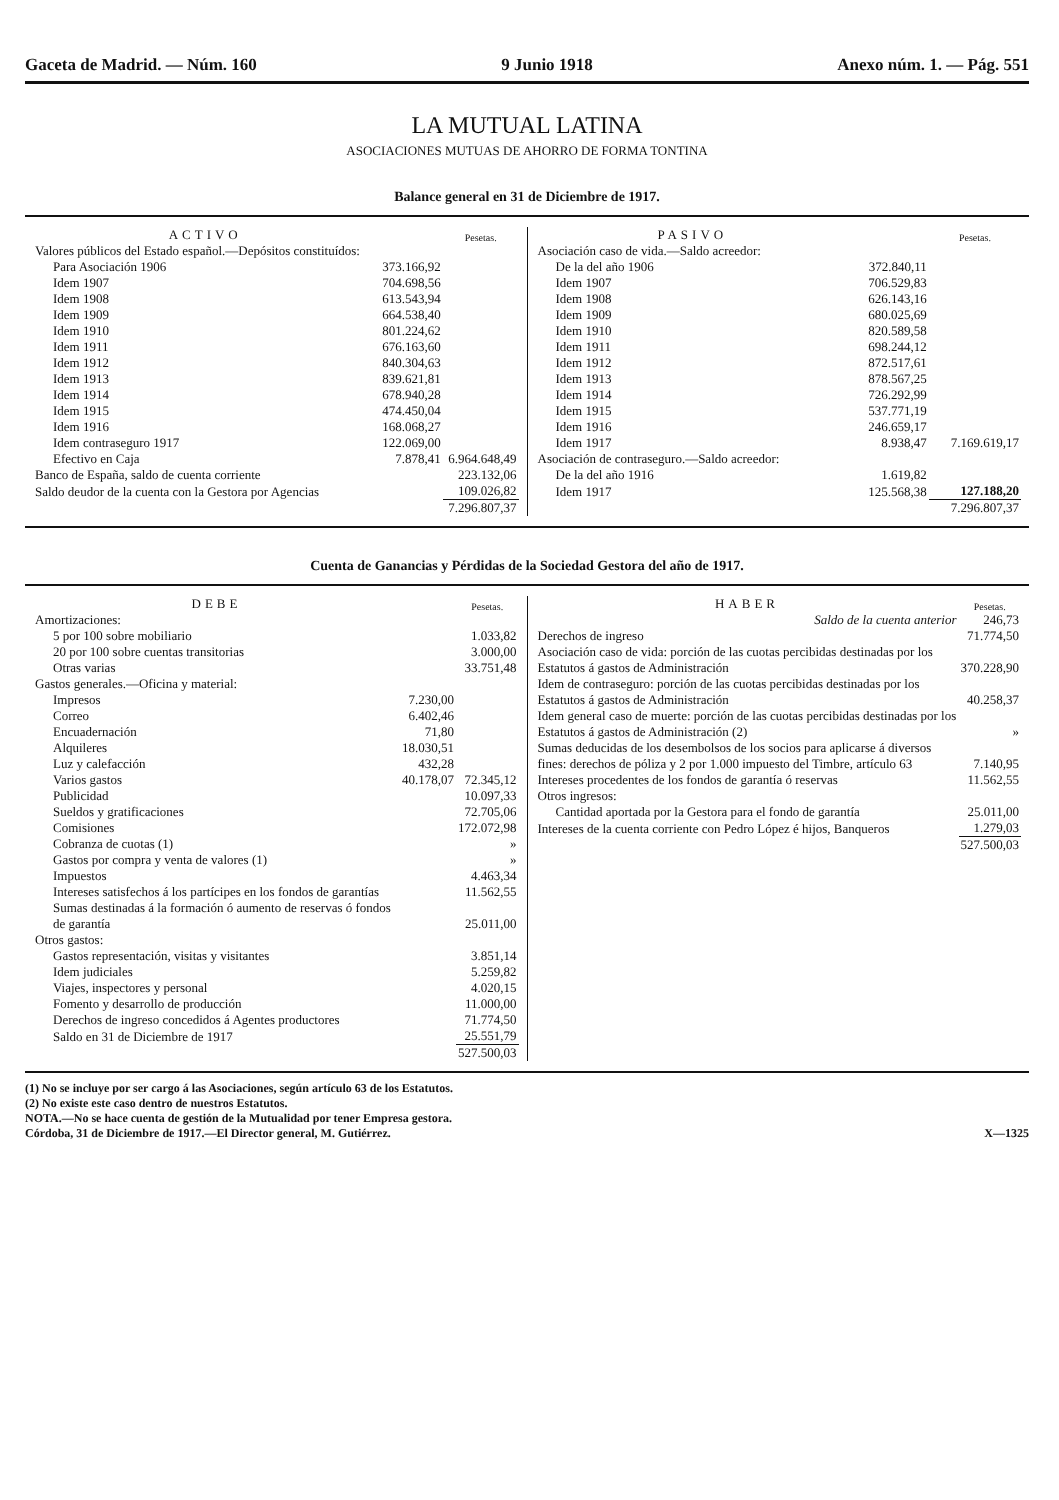Gaceta de Madrid. — Núm. 160 9 Junio 1918 Anexo núm. 1. — Pág. 551
LA MUTUAL LATINA
ASOCIACIONES MUTUAS DE AHORRO DE FORMA TONTINA
Balance general en 31 de Diciembre de 1917.
| ACTIVO | | Pesetas. |
| --- | --- | --- |
| Valores públicos del Estado español.—Depósitos constituídos: | | |
| Para Asociación 1906 | 373.166,92 | |
| Idem 1907 | 704.698,56 | |
| Idem 1908 | 613.543,94 | |
| Idem 1909 | 664.538,40 | |
| Idem 1910 | 801.224,62 | |
| Idem 1911 | 676.163,60 | |
| Idem 1912 | 840.304,63 | |
| Idem 1913 | 839.621,81 | |
| Idem 1914 | 678.940,28 | |
| Idem 1915 | 474.450,04 | |
| Idem 1916 | 168.068,27 | |
| Idem contraseguro 1917 | 122.069,00 | |
| Efectivo en Caja | 7.878,41 | 6.964.648,49 |
| Banco de España, saldo de cuenta corriente | | 223.132,06 |
| Saldo deudor de la cuenta con la Gestora por Agencias | | 109.026,82 |
| | | 7.296.807,37 |
| PASIVO | | Pesetas. |
| --- | --- | --- |
| Asociación caso de vida.—Saldo acreedor: | | |
| De la del año 1906 | 372.840,11 | |
| Idem 1907 | 706.529,83 | |
| Idem 1908 | 626.143,16 | |
| Idem 1909 | 680.025,69 | |
| Idem 1910 | 820.589,58 | |
| Idem 1911 | 698.244,12 | |
| Idem 1912 | 872.517,61 | |
| Idem 1913 | 878.567,25 | |
| Idem 1914 | 726.292,99 | |
| Idem 1915 | 537.771,19 | |
| Idem 1916 | 246.659,17 | |
| Idem 1917 | 8.938,47 | 7.169.619,17 |
| Asociación de contraseguro.—Saldo acreedor: | | |
| De la del año 1916 | 1.619,82 | |
| Idem 1917 | 125.568,38 | 127.188,20 |
| | | 7.296.807,37 |
Cuenta de Ganancias y Pérdidas de la Sociedad Gestora del año de 1917.
| DEBE | | Pesetas. |
| --- | --- | --- |
| Amortizaciones: | | |
| 5 por 100 sobre mobiliario | | 1.033,82 |
| 20 por 100 sobre cuentas transitorias | | 3.000,00 |
| Otras varias | | 33.751,48 |
| Gastos generales.—Oficina y material: | | |
| Impresos | 7.230,00 | |
| Correo | 6.402,46 | |
| Encuadernación | 71,80 | |
| Alquileres | 18.030,51 | |
| Luz y calefacción | 432,28 | |
| Varios gastos | 40.178,07 | 72.345,12 |
| Publicidad | | 10.097,33 |
| Sueldos y gratificaciones | | 72.705,06 |
| Comisiones | | 172.072,98 |
| Cobranza de cuotas (1) | | » |
| Gastos por compra y venta de valores (1) | | » |
| Impuestos | | 4.463,34 |
| Intereses satisfechos á los partícipes en los fondos de garantías | | 11.562,55 |
| Sumas destinadas á la formación ó aumento de reservas ó fondos de garantía | | 25.011,00 |
| Otros gastos: | | |
| Gastos representación, visitas y visitantes | | 3.851,14 |
| Idem judiciales | | 5.259,82 |
| Viajes, inspectores y personal | | 4.020,15 |
| Fomento y desarrollo de producción | | 11.000,00 |
| Derechos de ingreso concedidos á Agentes productores | | 71.774,50 |
| Saldo en 31 de Diciembre de 1917 | | 25.551,79 |
| | | 527.500,03 |
| HABER | Pesetas. |
| --- | --- |
| Saldo de la cuenta anterior | 246,73 |
| Derechos de ingreso | 71.774,50 |
| Asociación caso de vida: porción de las cuotas percibidas destinadas por los Estatutos á gastos de Administración | 370.228,90 |
| Idem de contraseguro: porción de las cuotas percibidas destinadas por los Estatutos á gastos de Administración | 40.258,37 |
| Idem general caso de muerte: porción de las cuotas percibidas destinadas por los Estatutos á gastos de Administración (2) | » |
| Sumas deducidas de los desembolsos de los socios para aplicarse á diversos fines: derechos de póliza y 2 por 1.000 impuesto del Timbre, artículo 63 | 7.140,95 |
| Intereses procedentes de los fondos de garantía ó reservas | 11.562,55 |
| Otros ingresos: | |
| Cantidad aportada por la Gestora para el fondo de garantía | 25.011,00 |
| Intereses de la cuenta corriente con Pedro López é hijos, Banqueros | 1.279,03 |
| | 527.500,03 |
(1) No se incluye por ser cargo á las Asociaciones, según artículo 63 de los Estatutos.
(2) No existe este caso dentro de nuestros Estatutos.
NOTA.—No se hace cuenta de gestión de la Mutualidad por tener Empresa gestora.
Córdoba, 31 de Diciembre de 1917.—El Director general, M. Gutiérrez. X—1325